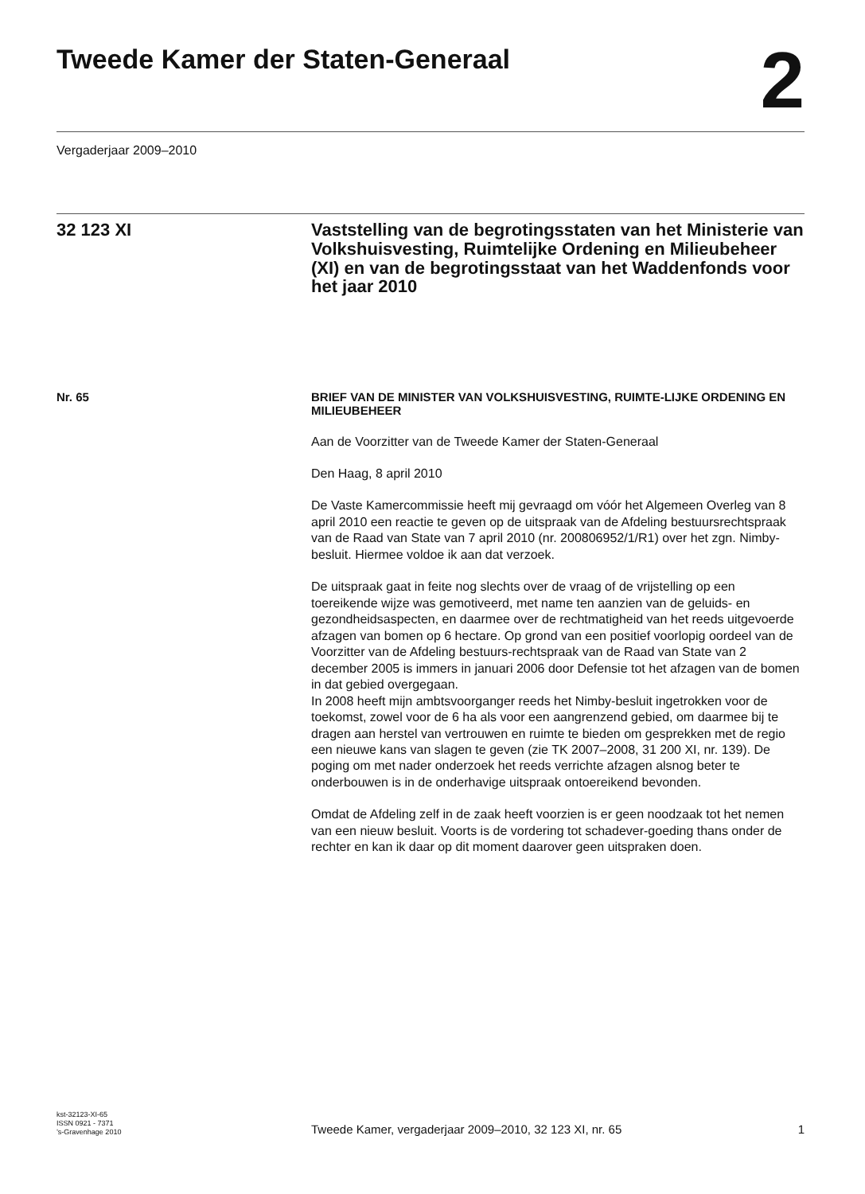Tweede Kamer der Staten-Generaal
2
Vergaderjaar 2009–2010
32 123 XI Vaststelling van de begrotingsstaten van het Ministerie van Volkshuisvesting, Ruimtelijke Ordening en Milieubeheer (XI) en van de begrotingsstaat van het Waddenfonds voor het jaar 2010
Nr. 65
BRIEF VAN DE MINISTER VAN VOLKSHUISVESTING, RUIMTE-LIJKE ORDENING EN MILIEUBEHEER
Aan de Voorzitter van de Tweede Kamer der Staten-Generaal
Den Haag, 8 april 2010
De Vaste Kamercommissie heeft mij gevraagd om vóór het Algemeen Overleg van 8 april 2010 een reactie te geven op de uitspraak van de Afdeling bestuursrechtspraak van de Raad van State van 7 april 2010 (nr. 200806952/1/R1) over het zgn. Nimby-besluit. Hiermee voldoe ik aan dat verzoek.
De uitspraak gaat in feite nog slechts over de vraag of de vrijstelling op een toereikende wijze was gemotiveerd, met name ten aanzien van de geluids- en gezondheidsaspecten, en daarmee over de rechtmatigheid van het reeds uitgevoerde afzagen van bomen op 6 hectare. Op grond van een positief voorlopig oordeel van de Voorzitter van de Afdeling bestuurs-rechtspraak van de Raad van State van 2 december 2005 is immers in januari 2006 door Defensie tot het afzagen van de bomen in dat gebied overgegaan.
In 2008 heeft mijn ambtsvoorganger reeds het Nimby-besluit ingetrokken voor de toekomst, zowel voor de 6 ha als voor een aangrenzend gebied, om daarmee bij te dragen aan herstel van vertrouwen en ruimte te bieden om gesprekken met de regio een nieuwe kans van slagen te geven (zie TK 2007–2008, 31 200 XI, nr. 139). De poging om met nader onderzoek het reeds verrichte afzagen alsnog beter te onderbouwen is in de onderhavige uitspraak ontoereikend bevonden.
Omdat de Afdeling zelf in de zaak heeft voorzien is er geen noodzaak tot het nemen van een nieuw besluit. Voorts is de vordering tot schadever-goeding thans onder de rechter en kan ik daar op dit moment daarover geen uitspraken doen.
kst-32123-XI-65
ISSN 0921 - 7371
’s-Gravenhage 2010
Tweede Kamer, vergaderjaar 2009–2010, 32 123 XI, nr. 65
1